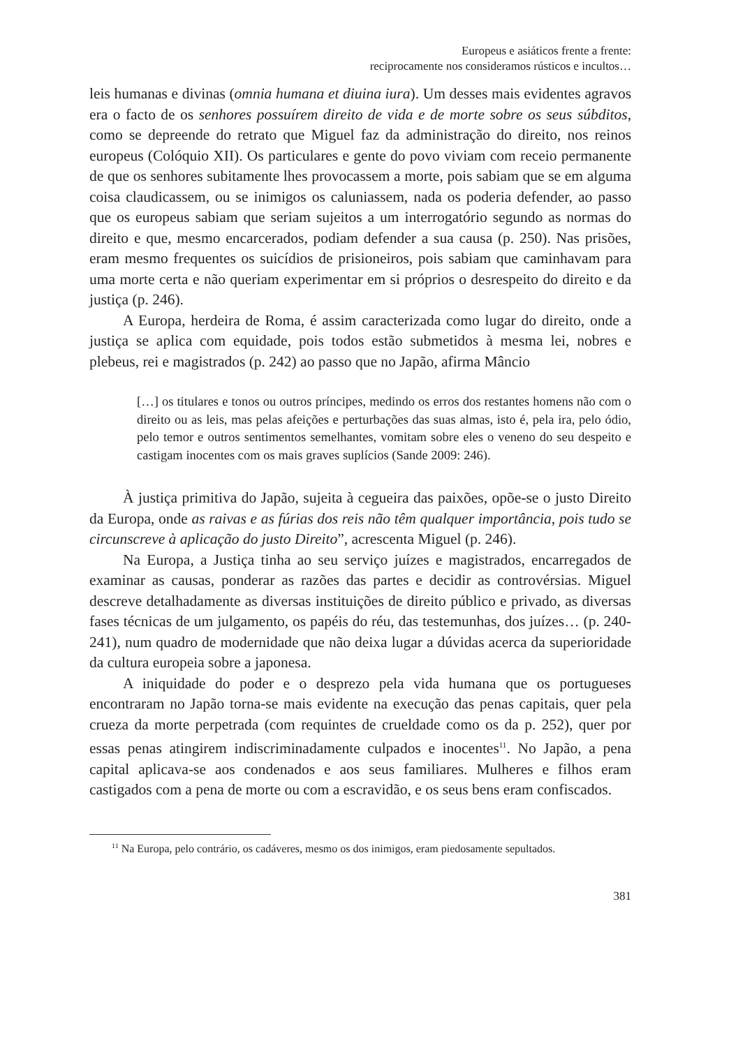Europeus e asiáticos frente a frente:
reciprocamente nos consideramos rústicos e incultos…
leis humanas e divinas (omnia humana et diuina iura). Um desses mais evidentes agravos era o facto de os senhores possuírem direito de vida e de morte sobre os seus súbditos, como se depreende do retrato que Miguel faz da administração do direito, nos reinos europeus (Colóquio XII). Os particulares e gente do povo viviam com receio permanente de que os senhores subitamente lhes provocassem a morte, pois sabiam que se em alguma coisa claudicassem, ou se inimigos os caluniassem, nada os poderia defender, ao passo que os europeus sabiam que seriam sujeitos a um interrogatório segundo as normas do direito e que, mesmo encarcerados, podiam defender a sua causa (p. 250). Nas prisões, eram mesmo frequentes os suicídios de prisioneiros, pois sabiam que caminhavam para uma morte certa e não queriam experimentar em si próprios o desrespeito do direito e da justiça (p. 246).
A Europa, herdeira de Roma, é assim caracterizada como lugar do direito, onde a justiça se aplica com equidade, pois todos estão submetidos à mesma lei, nobres e plebeus, rei e magistrados (p. 242) ao passo que no Japão, afirma Mâncio
[…] os titulares e tonos ou outros príncipes, medindo os erros dos restantes homens não com o direito ou as leis, mas pelas afeições e perturbações das suas almas, isto é, pela ira, pelo ódio, pelo temor e outros sentimentos semelhantes, vomitam sobre eles o veneno do seu despeito e castigam inocentes com os mais graves suplícios (Sande 2009: 246).
À justiça primitiva do Japão, sujeita à cegueira das paixões, opõe-se o justo Direito da Europa, onde as raivas e as fúrias dos reis não têm qualquer importância, pois tudo se circunscreve à aplicação do justo Direito”, acrescenta Miguel (p. 246).
Na Europa, a Justiça tinha ao seu serviço juízes e magistrados, encarregados de examinar as causas, ponderar as razões das partes e decidir as controvérsias. Miguel descreve detalhadamente as diversas instituições de direito público e privado, as diversas fases técnicas de um julgamento, os papéis do réu, das testemunhas, dos juízes… (p. 240-241), num quadro de modernidade que não deixa lugar a dúvidas acerca da superioridade da cultura europeia sobre a japonesa.
A iniquidade do poder e o desprezo pela vida humana que os portugueses encontraram no Japão torna-se mais evidente na execução das penas capitais, quer pela crueza da morte perpetrada (com requintes de crueldade como os da p. 252), quer por essas penas atingirem indiscriminadamente culpados e inocentes<sup>11</sup>. No Japão, a pena capital aplicava-se aos condenados e aos seus familiares. Mulheres e filhos eram castigados com a pena de morte ou com a escravidão, e os seus bens eram confiscados.
<sup>11</sup> Na Europa, pelo contrário, os cadáveres, mesmo os dos inimigos, eram piedosamente sepultados.
381